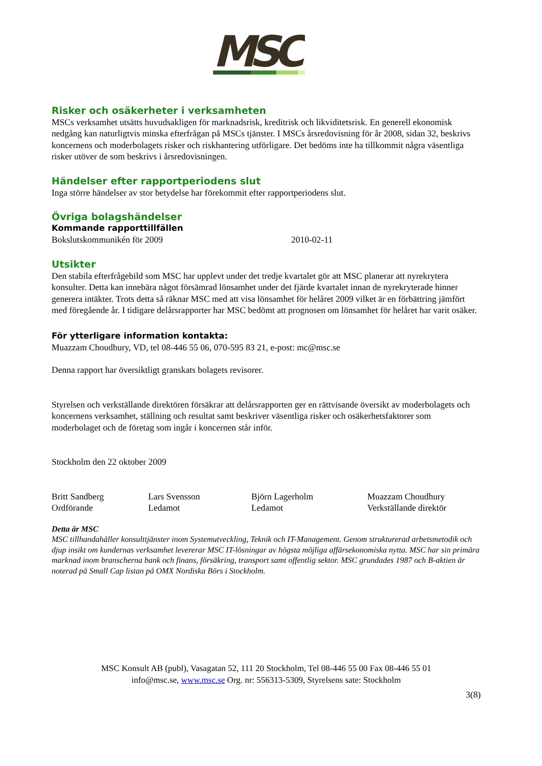MSC
Risker och osäkerheter i verksamheten
MSCs verksamhet utsätts huvudsakligen för marknadsrisk, kreditrisk och likviditetsrisk. En generell ekonomisk nedgång kan naturligtvis minska efterfrågan på MSCs tjänster. I MSCs årsredovisning för år 2008, sidan 32, beskrivs koncernens och moderbolagets risker och riskhantering utförligare. Det bedöms inte ha tillkommit några väsentliga risker utöver de som beskrivs i årsredovisningen.
Händelser efter rapportperiodens slut
Inga större händelser av stor betydelse har förekommit efter rapportperiodens slut.
Övriga bolagshändelser
Kommande rapporttillfällen
Bokslutskommunikén för 2009 2010-02-11
Utsikter
Den stabila efterfrågebild som MSC har upplevt under det tredje kvartalet gör att MSC planerar att nyrekrytera konsulter. Detta kan innebära något försämrad lönsamhet under det fjärde kvartalet innan de nyrekryterade hinner generera intäkter. Trots detta så räknar MSC med att visa lönsamhet för helåret 2009 vilket är en förbättring jämfört med föregående år. I tidigare delårsrapporter har MSC bedömt att prognosen om lönsamhet för helåret har varit osäker.
För ytterligare information kontakta:
Muazzam Choudhury, VD, tel 08-446 55 06, 070-595 83 21, e-post: mc@msc.se
Denna rapport har översiktligt granskats bolagets revisorer.
Styrelsen och verkställande direktören försäkrar att delårsrapporten ger en rättvisande översikt av moderbolagets och koncernens verksamhet, ställning och resultat samt beskriver väsentliga risker och osäkerhetsfaktorer som moderbolaget och de företag som ingår i koncernen står inför.
Stockholm den 22 oktober 2009
Britt Sandberg
Ordförande
Lars Svensson
Ledamot
Björn Lagerholm
Ledamot
Muazzam Choudhury
Verkställande direktör
Detta är MSC
MSC tillhandahåller konsulttjänster inom Systemutveckling, Teknik och IT-Management. Genom strukturerad arbetsmetodik och djup insikt om kundernas verksamhet levererar MSC IT-lösningar av högsta möjliga affärsekonomiska nytta. MSC har sin primära marknad inom branscherna bank och finans, försäkring, transport samt offentlig sektor. MSC grundades 1987 och B-aktien är noterad på Small Cap listan på OMX Nordiska Börs i Stockholm.
MSC Konsult AB (publ), Vasagatan 52, 111 20 Stockholm, Tel 08-446 55 00 Fax 08-446 55 01
info@msc.se, www.msc.se Org. nr: 556313-5309, Styrelsens sate: Stockholm
3(8)